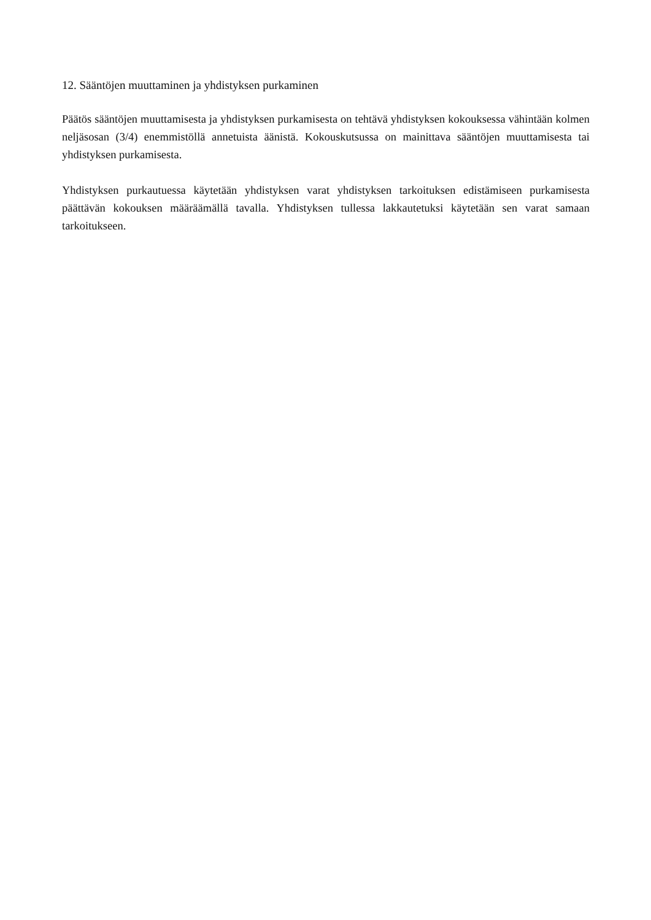12. Sääntöjen muuttaminen ja yhdistyksen purkaminen
Päätös sääntöjen muuttamisesta ja yhdistyksen purkamisesta on tehtävä yhdistyksen kokouksessa vähintään kolmen neljäsosan (3/4) enemmistöllä annetuista äänistä. Kokouskutsussa on mainittava sääntöjen muuttamisesta tai yhdistyksen purkamisesta.
Yhdistyksen purkautuessa käytetään yhdistyksen varat yhdistyksen tarkoituksen edistämiseen purkamisesta päättävän kokouksen määräämällä tavalla. Yhdistyksen tullessa lakkautetuksi käytetään sen varat samaan tarkoitukseen.